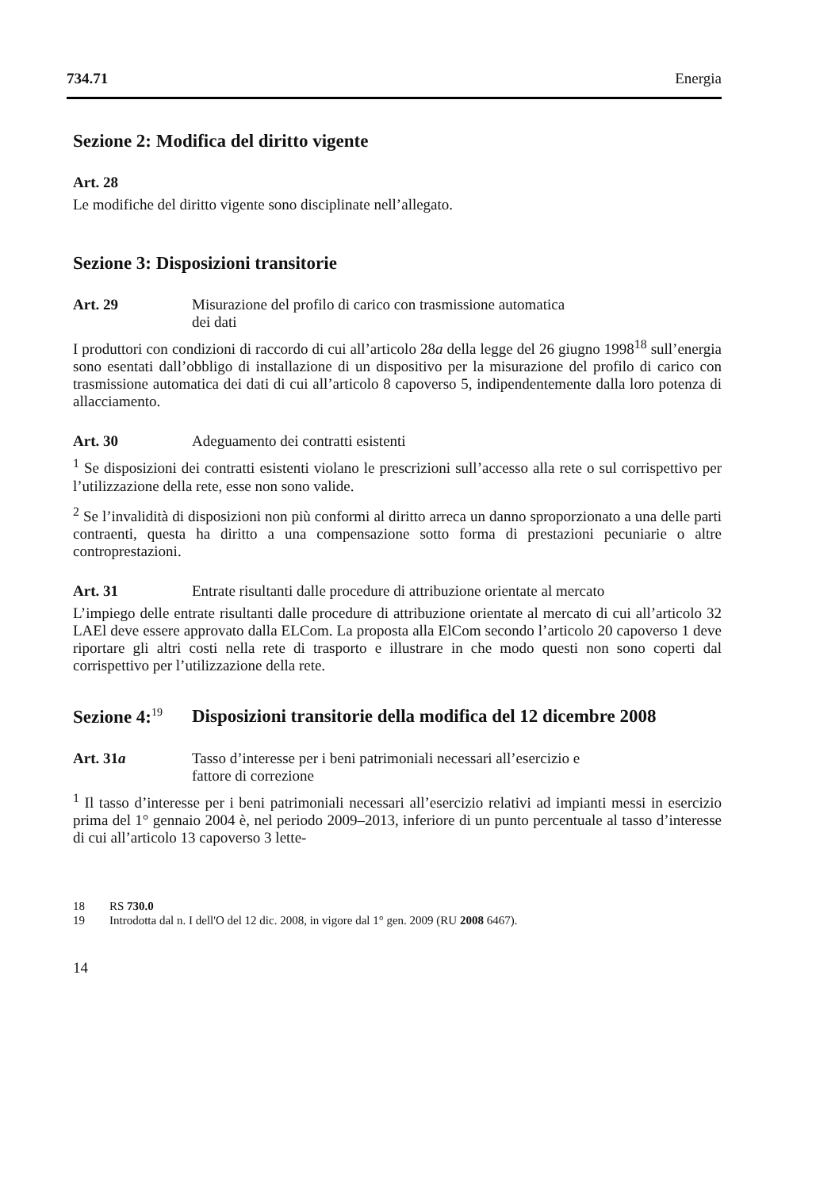734.71 Energia
Sezione 2: Modifica del diritto vigente
Art. 28
Le modifiche del diritto vigente sono disciplinate nell’allegato.
Sezione 3: Disposizioni transitorie
Art. 29 Misurazione del profilo di carico con trasmissione automatica
dei dati
I produttori con condizioni di raccordo di cui all’articolo 28a della legge del 26 giugno 1998<sup>18</sup> sull’energia sono esentati dall’obbligo di installazione di un dispositivo per la misurazione del profilo di carico con trasmissione automatica dei dati di cui all’articolo 8 capoverso 5, indipendentemente dalla loro potenza di allacciamento.
Art. 30 Adeguamento dei contratti esistenti
<sup>1</sup> Se disposizioni dei contratti esistenti violano le prescrizioni sull’accesso alla rete o sul corrispettivo per l’utilizzazione della rete, esse non sono valide.
<sup>2</sup> Se l’invalidità di disposizioni non più conformi al diritto arreca un danno sproporzionato a una delle parti contraenti, questa ha diritto a una compensazione sotto forma di prestazioni pecuniarie o altre controprestazioni.
Art. 31 Entrate risultanti dalle procedure di attribuzione orientate al mercato
L’impiego delle entrate risultanti dalle procedure di attribuzione orientate al mercato di cui all’articolo 32 LAEl deve essere approvato dalla ELCom. La proposta alla ElCom secondo l’articolo 20 capoverso 1 deve riportare gli altri costi nella rete di trasporto e illustrare in che modo questi non sono coperti dal corrispettivo per l’utilizzazione della rete.
Sezione 4:<sup>19</sup> Disposizioni transitorie della modifica del 12 dicembre 2008
Art. 31a Tasso d’interesse per i beni patrimoniali necessari all’esercizio e
fattore di correzione
<sup>1</sup> Il tasso d’interesse per i beni patrimoniali necessari all’esercizio relativi ad impianti messi in esercizio prima del 1° gennaio 2004 è, nel periodo 2009–2013, inferiore di un punto percentuale al tasso d’interesse di cui all’articolo 13 capoverso 3 lette-
18 RS 730.0
19 Introdotta dal n. I dell'O del 12 dic. 2008, in vigore dal 1° gen. 2009 (RU 2008 6467).
14